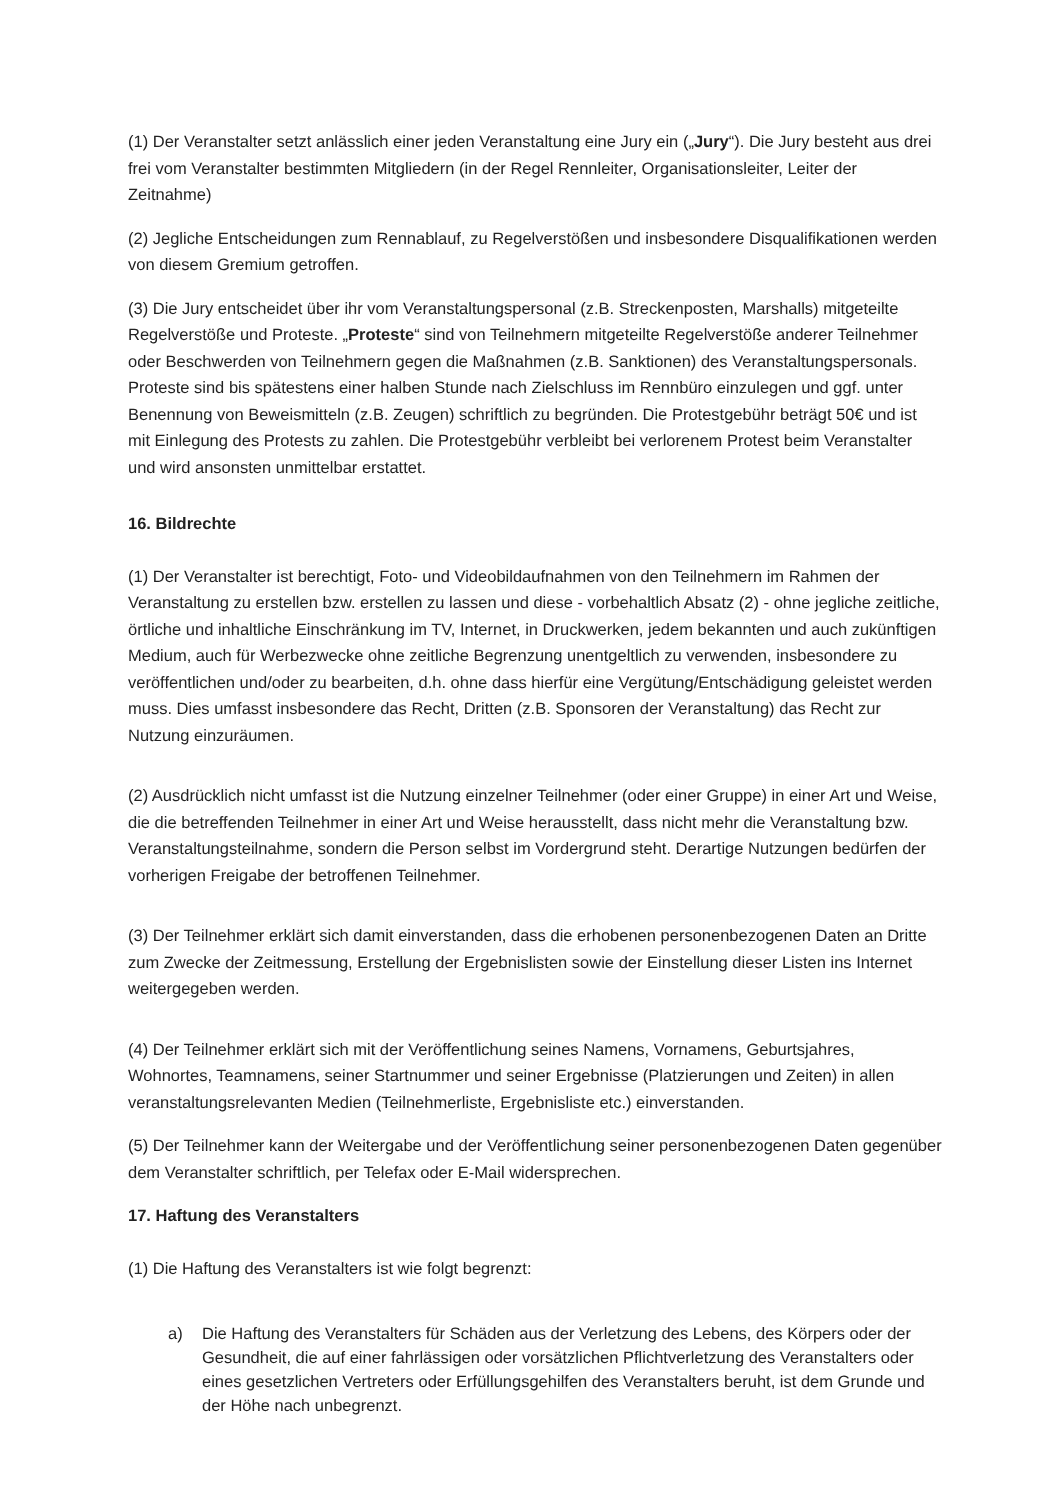(1) Der Veranstalter setzt anlässlich einer jeden Veranstaltung eine Jury ein („Jury“). Die Jury besteht aus drei frei vom Veranstalter bestimmten Mitgliedern (in der Regel Rennleiter, Organisationsleiter, Leiter der Zeitnahme)
(2) Jegliche Entscheidungen zum Rennablauf, zu Regelverstößen und insbesondere Disqualifikationen werden von diesem Gremium getroffen.
(3) Die Jury entscheidet über ihr vom Veranstaltungspersonal (z.B. Streckenposten, Marshalls) mitgeteilte Regelverstöße und Proteste. „Proteste“ sind von Teilnehmern mitgeteilte Regelverstöße anderer Teilnehmer oder Beschwerden von Teilnehmern gegen die Maßnahmen (z.B. Sanktionen) des Veranstaltungspersonals. Proteste sind bis spätestens einer halben Stunde nach Zielschluss im Rennbüro einzulegen und ggf. unter Benennung von Beweismitteln (z.B. Zeugen) schriftlich zu begründen. Die Protestgebühr beträgt 50€ und ist mit Einlegung des Protests zu zahlen. Die Protestgebühr verbleibt bei verlorenem Protest beim Veranstalter und wird ansonsten unmittelbar erstattet.
16. Bildrechte
(1) Der Veranstalter ist berechtigt, Foto- und Videobildaufnahmen von den Teilnehmern im Rahmen der Veranstaltung zu erstellen bzw. erstellen zu lassen und diese - vorbehaltlich Absatz (2) - ohne jegliche zeitliche, örtliche und inhaltliche Einschränkung im TV, Internet, in Druckwerken, jedem bekannten und auch zukünftigen Medium, auch für Werbezwecke ohne zeitliche Begrenzung unentgeltlich zu verwenden, insbesondere zu veröffentlichen und/oder zu bearbeiten, d.h. ohne dass hierfür eine Vergütung/Entschädigung geleistet werden muss. Dies umfasst insbesondere das Recht, Dritten (z.B. Sponsoren der Veranstaltung) das Recht zur Nutzung einzuräumen.
(2) Ausdrücklich nicht umfasst ist die Nutzung einzelner Teilnehmer (oder einer Gruppe) in einer Art und Weise, die die betreffenden Teilnehmer in einer Art und Weise herausstellt, dass nicht mehr die Veranstaltung bzw. Veranstaltungsteilnahme, sondern die Person selbst im Vordergrund steht. Derartige Nutzungen bedürfen der vorherigen Freigabe der betroffenen Teilnehmer.
(3) Der Teilnehmer erklärt sich damit einverstanden, dass die erhobenen personenbezogenen Daten an Dritte zum Zwecke der Zeitmessung, Erstellung der Ergebnislisten sowie der Einstellung dieser Listen ins Internet weitergegeben werden.
(4) Der Teilnehmer erklärt sich mit der Veröffentlichung seines Namens, Vornamens, Geburtsjahres, Wohnortes, Teamnamens, seiner Startnummer und seiner Ergebnisse (Platzierungen und Zeiten) in allen veranstaltungsrelevanten Medien (Teilnehmerliste, Ergebnisliste etc.) einverstanden.
(5) Der Teilnehmer kann der Weitergabe und der Veröffentlichung seiner personenbezogenen Daten gegenüber dem Veranstalter schriftlich, per Telefax oder E-Mail widersprechen.
17. Haftung des Veranstalters
(1) Die Haftung des Veranstalters ist wie folgt begrenzt:
a) Die Haftung des Veranstalters für Schäden aus der Verletzung des Lebens, des Körpers oder der Gesundheit, die auf einer fahrlässigen oder vorsätzlichen Pflichtverletzung des Veranstalters oder eines gesetzlichen Vertreters oder Erfüllungsgehilfen des Veranstalters beruht, ist dem Grunde und der Höhe nach unbegrenzt.